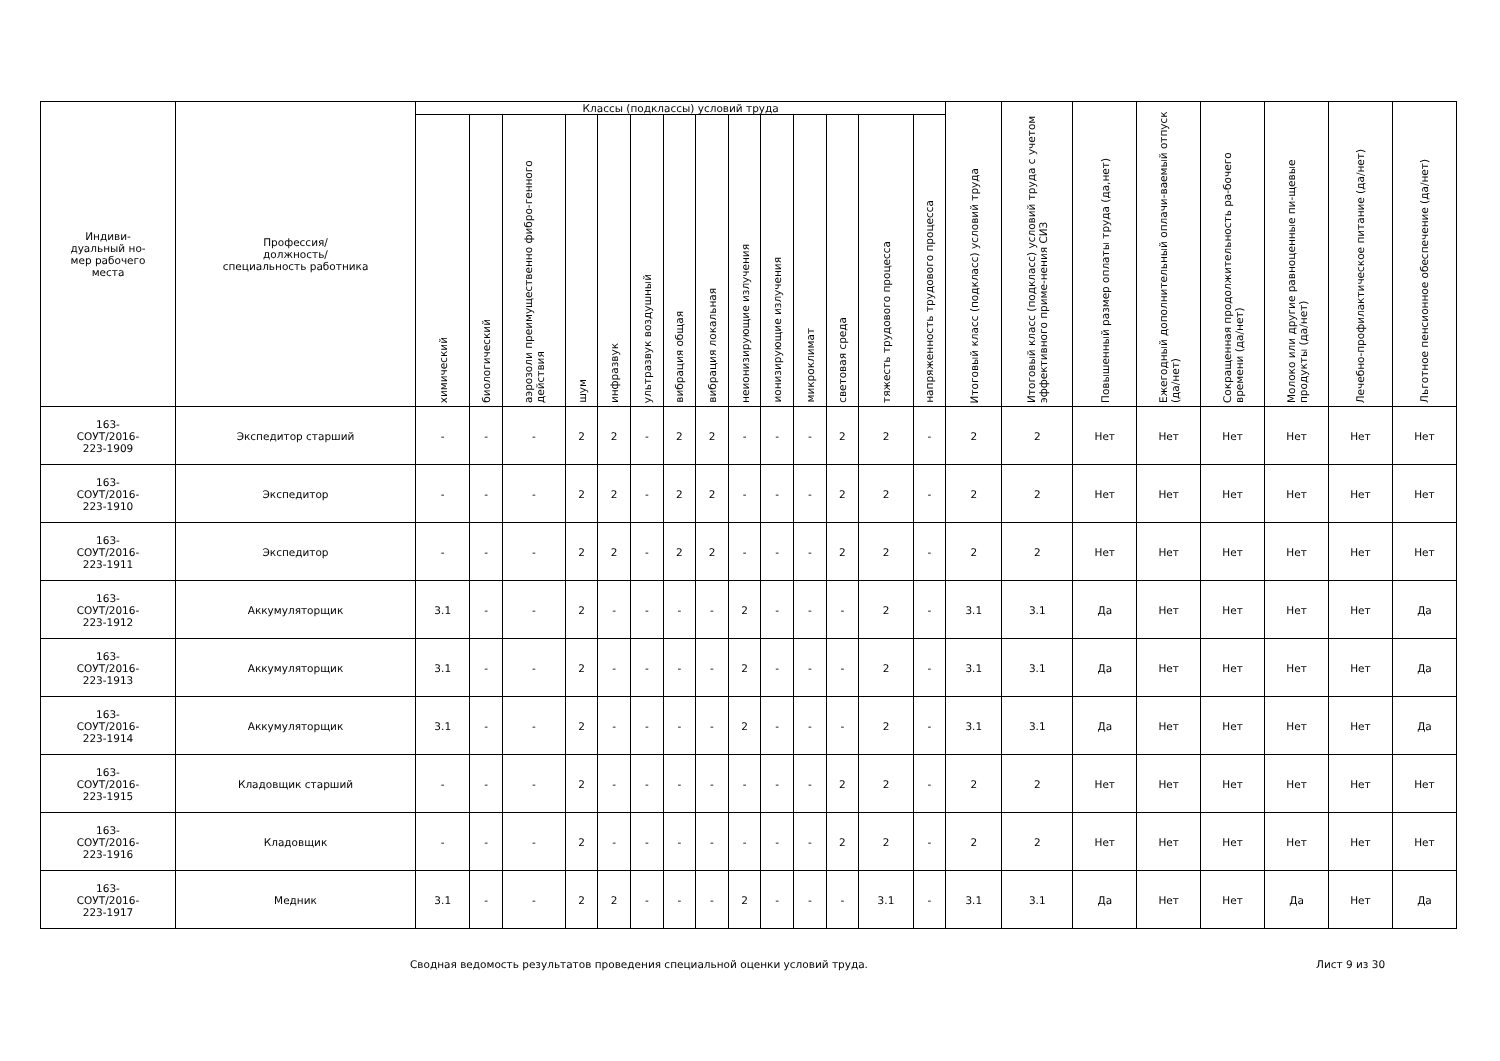| Индиви- дуальный но- мер рабочего места | Профессия/ должность/ специальность работника | Классы (подклассы) условий труда | | | | | | | | | | | | | | Итоговый класс (подкласс) условий труда | Итоговый класс (подкласс) условий труда с учетом эффективного приме-нения СИЗ | Повышенный размер оплаты труда (да,нет) | Ежегодный дополнительный оплачи-ваемый отпуск (да/нет) | Сокращенная продолжительность ра-бочего времени (да/нет) | Молоко или другие равноценные пи-щевые продукты (да/нет) | Лечебно-профилактическое питание (да/нет) | Льготное пенсионное обеспечение (да/нет) |
| --- | --- | --- | --- | --- | --- | --- | --- | --- | --- | --- | --- | --- | --- | --- | --- | --- | --- | --- | --- | --- | --- | --- | --- |
| | | химический | биологический | аэрозоли преимущественно фибро-генного действия | шум | инфразвук | ультразвук воздушный | вибрация общая | вибрация локальная | неионизирующие излучения | ионизирующие излучения | микроклимат | световая среда | тяжесть трудового процесса | напряженность трудового процесса | | | | | | | | |
| 163- СОУТ/2016- 223-1909 | Экспедитор старший | - | - | - | 2 | 2 | - | 2 | 2 | - | - | - | 2 | 2 | - | 2 | 2 | Нет | Нет | Нет | Нет | Нет | Нет |
| 163- СОУТ/2016- 223-1910 | Экспедитор | - | - | - | 2 | 2 | - | 2 | 2 | - | - | - | 2 | 2 | - | 2 | 2 | Нет | Нет | Нет | Нет | Нет | Нет |
| 163- СОУТ/2016- 223-1911 | Экспедитор | - | - | - | 2 | 2 | - | 2 | 2 | - | - | - | 2 | 2 | - | 2 | 2 | Нет | Нет | Нет | Нет | Нет | Нет |
| 163- СОУТ/2016- 223-1912 | Аккумуляторщик | 3.1 | - | - | 2 | - | - | - | - | 2 | - | - | - | 2 | - | 3.1 | 3.1 | Да | Нет | Нет | Нет | Нет | Да |
| 163- СОУТ/2016- 223-1913 | Аккумуляторщик | 3.1 | - | - | 2 | - | - | - | - | 2 | - | - | - | 2 | - | 3.1 | 3.1 | Да | Нет | Нет | Нет | Нет | Да |
| 163- СОУТ/2016- 223-1914 | Аккумуляторщик | 3.1 | - | - | 2 | - | - | - | - | 2 | - | - | - | 2 | - | 3.1 | 3.1 | Да | Нет | Нет | Нет | Нет | Да |
| 163- СОУТ/2016- 223-1915 | Кладовщик старший | - | - | - | 2 | - | - | - | - | - | - | - | 2 | 2 | - | 2 | 2 | Нет | Нет | Нет | Нет | Нет | Нет |
| 163- СОУТ/2016- 223-1916 | Кладовщик | - | - | - | 2 | - | - | - | - | - | - | - | 2 | 2 | - | 2 | 2 | Нет | Нет | Нет | Нет | Нет | Нет |
| 163- СОУТ/2016- 223-1917 | Медник | 3.1 | - | - | 2 | 2 | - | - | - | 2 | - | - | - | 3.1 | - | 3.1 | 3.1 | Да | Нет | Нет | Да | Нет | Да |
Сводная ведомость результатов проведения специальной оценки условий труда. Лист 9 из 30